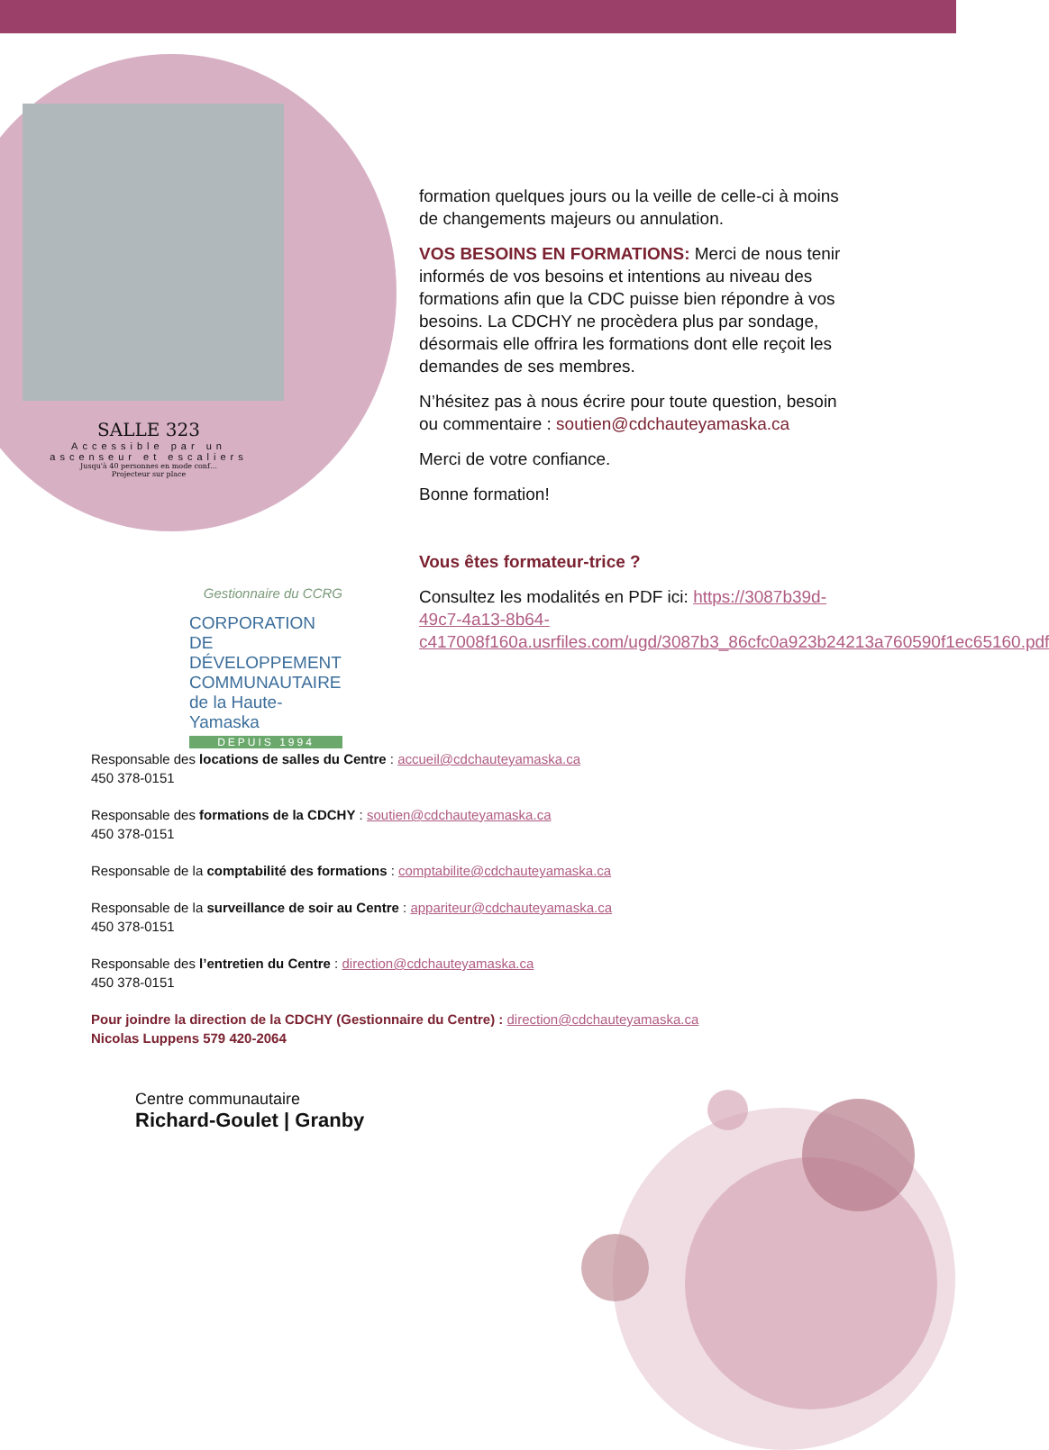SALLE 323
Accessible par un ascenseur et escaliers
Jusqu'à 40 personnes en mode conf…
Projecteur sur place
formation quelques jours ou la veille de celle-ci à moins de changements majeurs ou annulation.
VOS BESOINS EN FORMATIONS: Merci de nous tenir informés de vos besoins et intentions au niveau des formations afin que la CDC puisse bien répondre à vos besoins. La CDCHY ne procèdera plus par sondage, désormais elle offrira les formations dont elle reçoit les demandes de ses membres.
N’hésitez pas à nous écrire pour toute question, besoin ou commentaire : soutien@cdchauteyamaska.ca
Merci de votre confiance.
Bonne formation!
Vous êtes formateur-trice ?
Consultez les modalités en PDF ici: https://3087b39d-49c7-4a13-8b64-c417008f160a.usrfiles.com/ugd/3087b3_86cfc0a923b24213a760590f1ec65160.pdf
Gestionnaire du CCRG
CORPORATION
DE DÉVELOPPEMENT
COMMUNAUTAIRE
de la Haute-Yamaska
DEPUIS 1994
Responsable des locations de salles du Centre : accueil@cdchauteyamaska.ca
450 378-0151
Responsable des formations de la CDCHY : soutien@cdchauteyamaska.ca
450 378-0151
Responsable de la comptabilité des formations : comptabilite@cdchauteyamaska.ca
Responsable de la surveillance de soir au Centre : appariteur@cdchauteyamaska.ca
450 378-0151
Responsable des l’entretien du Centre : direction@cdchauteyamaska.ca
450 378-0151
Pour joindre la direction de la CDCHY (Gestionnaire du Centre) : direction@cdchauteyamaska.ca
Nicolas Luppens 579 420-2064
Centre communautaire
Richard-Goulet | Granby